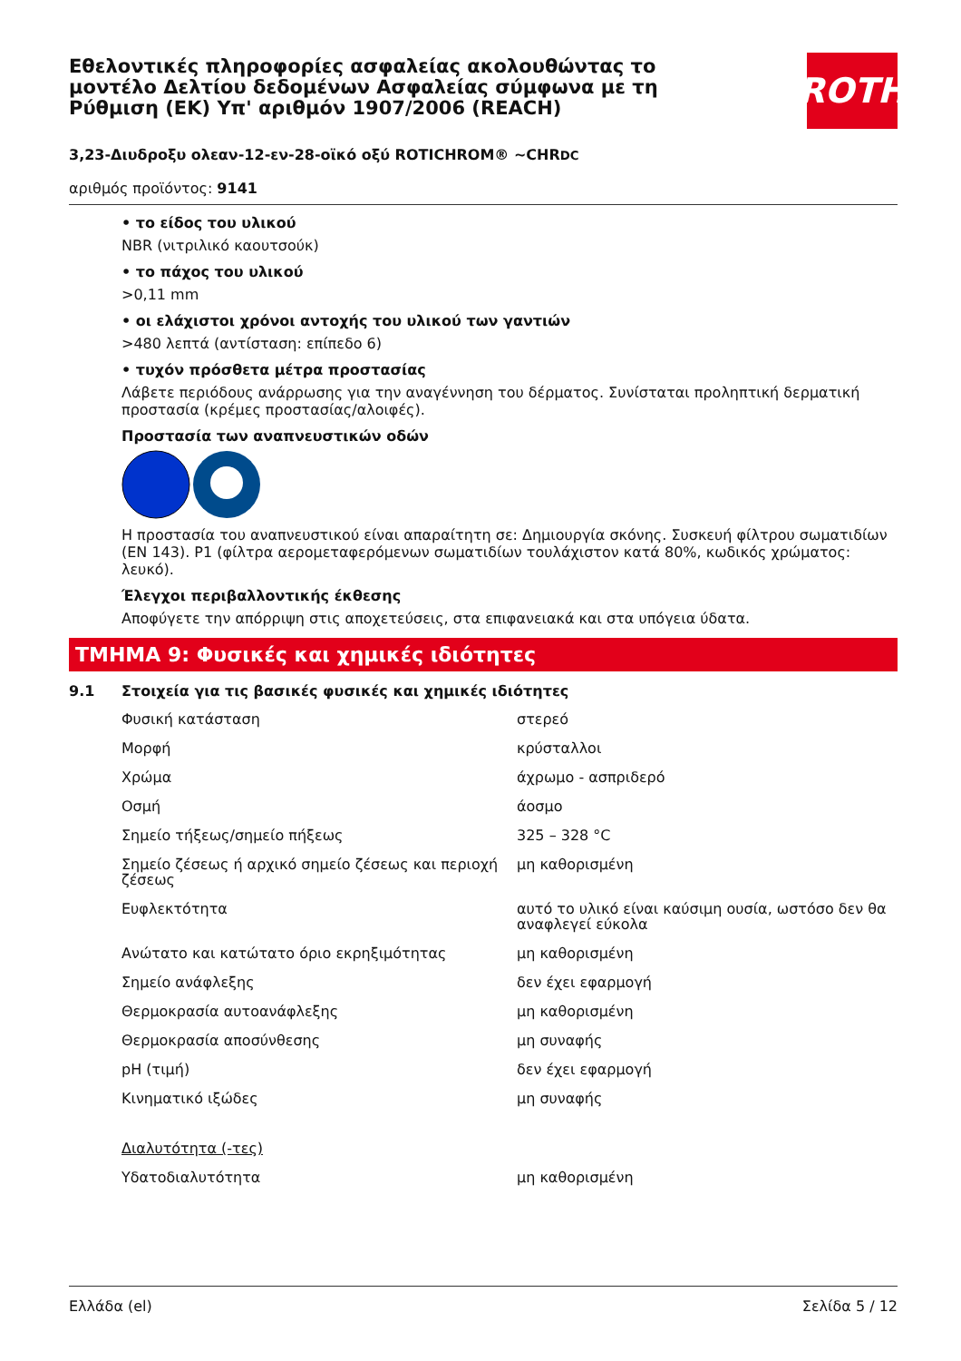Εθελοντικές πληροφορίες ασφαλείας ακολουθώντας το μοντέλο Δελτίου δεδομένων Ασφαλείας σύμφωνα με τη Ρύθμιση (ΕΚ) Υπ' αριθμόν 1907/2006 (REACH)
ROTH
3,23-Διυδροξυ ολεαν-12-εν-28-οϊκό οξύ ROTICHROM® ~CHRDC
αριθμός προϊόντος: 9141
• το είδος του υλικού
NBR (νιτριλικό καουτσούκ)
• το πάχος του υλικού
>0,11 mm
• οι ελάχιστοι χρόνοι αντοχής του υλικού των γαντιών
>480 λεπτά (αντίσταση: επίπεδο 6)
• τυχόν πρόσθετα μέτρα προστασίας
Λάβετε περιόδους ανάρρωσης για την αναγέννηση του δέρματος. Συνίσταται προληπτική δερματική προστασία (κρέμες προστασίας/αλοιφές).
Προστασία των αναπνευστικών οδών
Η προστασία του αναπνευστικού είναι απαραίτητη σε: Δημιουργία σκόνης. Συσκευή φίλτρου σωματιδίων (EN 143). P1 (φίλτρα αερομεταφερόμενων σωματιδίων τουλάχιστον κατά 80%, κωδικός χρώματος: λευκό).
Έλεγχοι περιβαλλοντικής έκθεσης
Αποφύγετε την απόρριψη στις αποχετεύσεις, στα επιφανειακά και στα υπόγεια ύδατα.
ΤΜΗΜΑ 9: Φυσικές και χημικές ιδιότητες
9.1 Στοιχεία για τις βασικές φυσικές και χημικές ιδιότητες
| Φυσική κατάσταση | στερεό |
| Μορφή | κρύσταλλοι |
| Χρώμα | άχρωμο - ασπριδερό |
| Οσμή | άοσμο |
| Σημείο τήξεως/σημείο πήξεως | 325 – 328 °C |
| Σημείο ζέσεως ή αρχικό σημείο ζέσεως και περιοχή ζέσεως | μη καθορισμένη |
| Ευφλεκτότητα | αυτό το υλικό είναι καύσιμη ουσία, ωστόσο δεν θα αναφλεγεί εύκολα |
| Ανώτατο και κατώτατο όριο εκρηξιμότητας | μη καθορισμένη |
| Σημείο ανάφλεξης | δεν έχει εφαρμογή |
| Θερμοκρασία αυτοανάφλεξης | μη καθορισμένη |
| Θερμοκρασία αποσύνθεσης | μη συναφής |
| pH (τιμή) | δεν έχει εφαρμογή |
| Κινηματικό ιξώδες | μη συναφής |
| Διαλυτότητα (-τες) | |
| Υδατοδιαλυτότητα | μη καθορισμένη |
Ελλάδα (el) Σελίδα 5 / 12